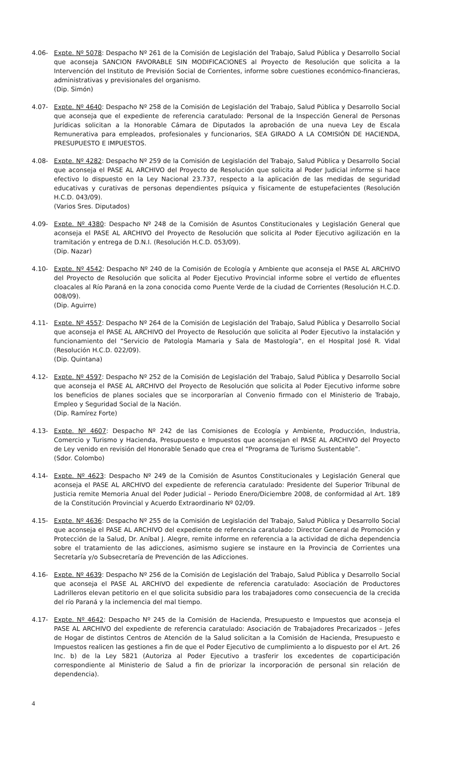4.06- Expte. Nº 5078: Despacho Nº 261 de la Comisión de Legislación del Trabajo, Salud Pública y Desarrollo Social que aconseja SANCION FAVORABLE SIN MODIFICACIONES al Proyecto de Resolución que solicita a la Intervención del Instituto de Previsión Social de Corrientes, informe sobre cuestiones económico-financieras, administrativas y previsionales del organismo.
(Dip. Simón)
4.07- Expte. Nº 4640: Despacho Nº 258 de la Comisión de Legislación del Trabajo, Salud Pública y Desarrollo Social que aconseja que el expediente de referencia caratulado: Personal de la Inspección General de Personas Jurídicas solicitan a la Honorable Cámara de Diputados la aprobación de una nueva Ley de Escala Remunerativa para empleados, profesionales y funcionarios, SEA GIRADO A LA COMISIÓN DE HACIENDA, PRESUPUESTO E IMPUESTOS.
4.08- Expte. Nº 4282: Despacho Nº 259 de la Comisión de Legislación del Trabajo, Salud Pública y Desarrollo Social que aconseja el PASE AL ARCHIVO del Proyecto de Resolución que solicita al Poder Judicial informe si hace efectivo lo dispuesto en la Ley Nacional 23.737, respecto a la aplicación de las medidas de seguridad educativas y curativas de personas dependientes psíquica y físicamente de estupefacientes (Resolución H.C.D. 043/09).
(Varios Sres. Diputados)
4.09- Expte. Nº 4380: Despacho Nº 248 de la Comisión de Asuntos Constitucionales y Legislación General que aconseja el PASE AL ARCHIVO del Proyecto de Resolución que solicita al Poder Ejecutivo agilización en la tramitación y entrega de D.N.I. (Resolución H.C.D. 053/09).
(Dip. Nazar)
4.10- Expte. Nº 4542: Despacho Nº 240 de la Comisión de Ecología y Ambiente que aconseja el PASE AL ARCHIVO del Proyecto de Resolución que solicita al Poder Ejecutivo Provincial informe sobre el vertido de efluentes cloacales al Río Paraná en la zona conocida como Puente Verde de la ciudad de Corrientes (Resolución H.C.D. 008/09).
(Dip. Aguirre)
4.11- Expte. Nº 4557: Despacho Nº 264 de la Comisión de Legislación del Trabajo, Salud Pública y Desarrollo Social que aconseja el PASE AL ARCHIVO del Proyecto de Resolución que solicita al Poder Ejecutivo la instalación y funcionamiento del “Servicio de Patología Mamaria y Sala de Mastología”, en el Hospital José R. Vidal (Resolución H.C.D. 022/09).
(Dip. Quintana)
4.12- Expte. Nº 4597: Despacho Nº 252 de la Comisión de Legislación del Trabajo, Salud Pública y Desarrollo Social que aconseja el PASE AL ARCHIVO del Proyecto de Resolución que solicita al Poder Ejecutivo informe sobre los beneficios de planes sociales que se incorporarían al Convenio firmado con el Ministerio de Trabajo, Empleo y Seguridad Social de la Nación.
(Dip. Ramírez Forte)
4.13- Expte. Nº 4607: Despacho Nº 242 de las Comisiones de Ecología y Ambiente, Producción, Industria, Comercio y Turismo y Hacienda, Presupuesto e Impuestos que aconsejan el PASE AL ARCHIVO del Proyecto de Ley venido en revisión del Honorable Senado que crea el “Programa de Turismo Sustentable”.
(Sdor. Colombo)
4.14- Expte. Nº 4623: Despacho Nº 249 de la Comisión de Asuntos Constitucionales y Legislación General que aconseja el PASE AL ARCHIVO del expediente de referencia caratulado: Presidente del Superior Tribunal de Justicia remite Memoria Anual del Poder Judicial – Periodo Enero/Diciembre 2008, de conformidad al Art. 189 de la Constitución Provincial y Acuerdo Extraordinario Nº 02/09.
4.15- Expte. Nº 4636: Despacho Nº 255 de la Comisión de Legislación del Trabajo, Salud Pública y Desarrollo Social que aconseja el PASE AL ARCHIVO del expediente de referencia caratulado: Director General de Promoción y Protección de la Salud, Dr. Aníbal J. Alegre, remite informe en referencia a la actividad de dicha dependencia sobre el tratamiento de las adicciones, asimismo sugiere se instaure en la Provincia de Corrientes una Secretaría y/o Subsecretaría de Prevención de las Adicciones.
4.16- Expte. Nº 4639: Despacho Nº 256 de la Comisión de Legislación del Trabajo, Salud Pública y Desarrollo Social que aconseja el PASE AL ARCHIVO del expediente de referencia caratulado: Asociación de Productores Ladrilleros elevan petitorio en el que solicita subsidio para los trabajadores como consecuencia de la crecida del río Paraná y la inclemencia del mal tiempo.
4.17- Expte. Nº 4642: Despacho Nº 245 de la Comisión de Hacienda, Presupuesto e Impuestos que aconseja el PASE AL ARCHIVO del expediente de referencia caratulado: Asociación de Trabajadores Precarizados – Jefes de Hogar de distintos Centros de Atención de la Salud solicitan a la Comisión de Hacienda, Presupuesto e Impuestos realicen las gestiones a fin de que el Poder Ejecutivo de cumplimiento a lo dispuesto por el Art. 26 Inc. b) de la Ley 5821 (Autoriza al Poder Ejecutivo a trasferir los excedentes de coparticipación correspondiente al Ministerio de Salud a fin de priorizar la incorporación de personal sin relación de dependencia).
4